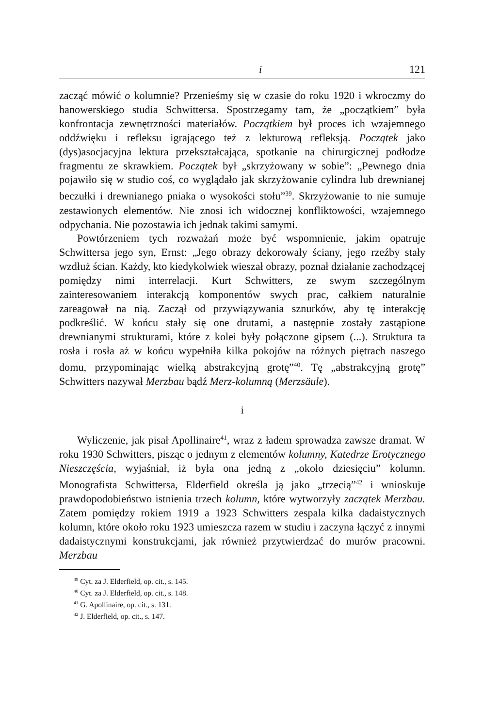i 121
zacząć mówić o kolumnie? Przenieśmy się w czasie do roku 1920 i wkroczmy do hanowerskiego studia Schwittersa. Spostrzegamy tam, że „początkiem” była konfrontacja zewnętrzności materiałów. Początkiem był proces ich wzajemnego oddźwięku i refleksu igrającego też z lekturową refleksją. Początek jako (dys)asocjacyjna lektura przekształcająca, spotkanie na chirurgicznej podłodze fragmentu ze skrawkiem. Początek był „skrzyżowany w sobie”: „Pewnego dnia pojawiło się w studio coś, co wyglądało jak skrzyżowanie cylindra lub drewnianej beczułki i drewnianego pniaka o wysokości stołu”<sup>39</sup>. Skrzyżowanie to nie sumuje zestawionych elementów. Nie znosi ich widocznej konfliktowości, wzajemnego odpychania. Nie pozostawia ich jednak takimi samymi.
Powtórzeniem tych rozważań może być wspomnienie, jakim opatruje Schwittersa jego syn, Ernst: „Jego obrazy dekorowały ściany, jego rzeźby stały wzdłuż ścian. Każdy, kto kiedykolwiek wieszał obrazy, poznał działanie zachodzącej pomiędzy nimi interrelacji. Kurt Schwitters, ze swym szczególnym zainteresowaniem interakcją komponentów swych prac, całkiem naturalnie zareagował na nią. Zaczął od przywiązywania sznurków, aby tę interakcję podkreślić. W końcu stały się one drutami, a następnie zostały zastąpione drewnianymi strukturami, które z kolei były połączone gipsem (...). Struktura ta rosła i rosła aż w końcu wypełniła kilka pokojów na różnych piętrach naszego domu, przypominając wielką abstrakcyjną grotę”<sup>40</sup>. Tę „abstrakcyjną grotę” Schwitters nazywał Merzbau bądź Merz-kolumną (Merzsäule).
i
Wyliczenie, jak pisał Apollinaire<sup>41</sup>, wraz z ładem sprowadza zawsze dramat. W roku 1930 Schwitters, pisząc o jednym z elementów kolumny, Katedrze Erotycznego Nieszczęścia, wyjaśniał, iż była ona jedną z „około dziesięciu” kolumn. Monografista Schwittersa, Elderfield określa ją jako „trzecią”<sup>42</sup> i wnioskuje prawdopodobieństwo istnienia trzech kolumn, które wytworzyły zaczątek Merzbau. Zatem pomiędzy rokiem 1919 a 1923 Schwitters zespala kilka dadaistycznych kolumn, które około roku 1923 umieszcza razem w studiu i zaczyna łączyć z innymi dadaistycznymi konstrukcjami, jak również przytwierdzać do murów pracowni. Merzbau
<sup>39</sup> Cyt. za J. Elderfield, op. cit., s. 145.
<sup>40</sup> Cyt. za J. Elderfield, op. cit., s. 148.
<sup>41</sup> G. Apollinaire, op. cit., s. 131.
<sup>42</sup> J. Elderfield, op. cit., s. 147.